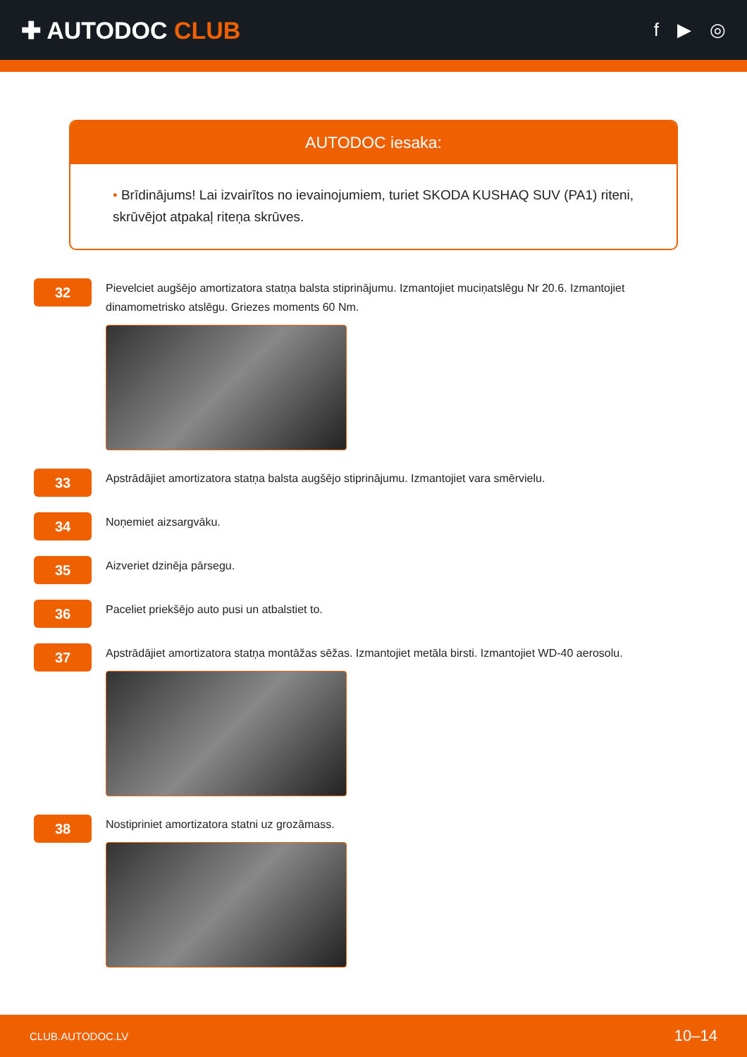✚ AUTODOC CLUB
f ▶ ◎
AUTODOC iesaka:
• Brīdinājums! Lai izvairītos no ievainojumiem, turiet SKODA KUSHAQ SUV (PA1) riteni, skrūvējot atpakaļ riteņa skrūves.
32
Pievelciet augšējo amortizatora statņa balsta stiprinājumu. Izmantojiet muciņatslēgu Nr 20.6. Izmantojiet dinamometrisko atslēgu. Griezes moments 60 Nm.
33
Apstrādājiet amortizatora statņa balsta augšējo stiprinājumu. Izmantojiet vara smērvielu.
34
Noņemiet aizsargvāku.
35
Aizveriet dzinēja pārsegu.
36
Paceliet priekšējo auto pusi un atbalstiet to.
37
Apstrādājiet amortizatora statņa montāžas sēžas. Izmantojiet metāla birsti. Izmantojiet WD-40 aerosolu.
38
Nostipriniet amortizatora statni uz grozāmass.
CLUB.AUTODOC.LV 10–14